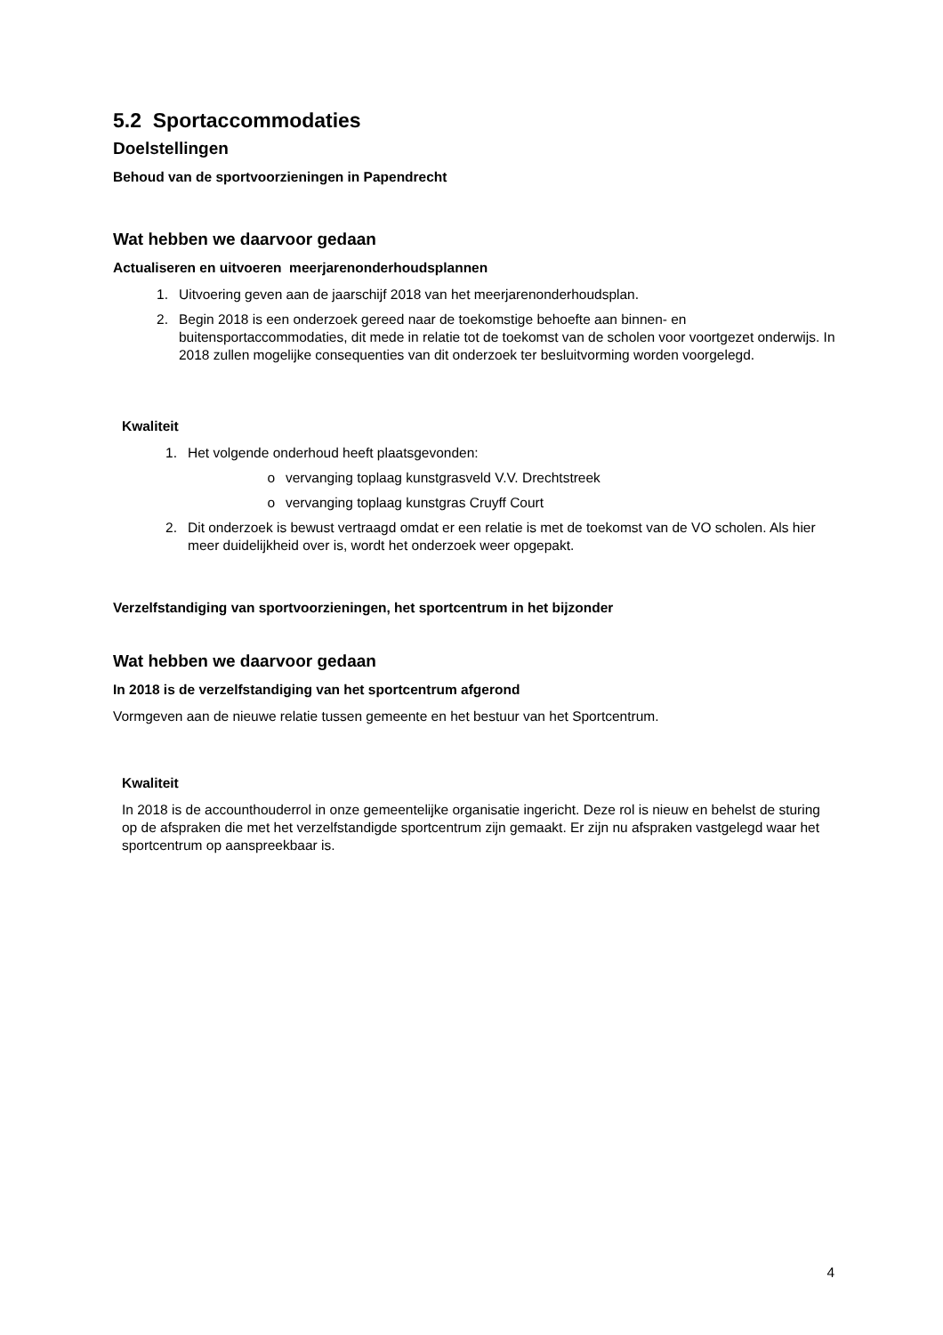5.2 Sportaccommodaties
Doelstellingen
Behoud van de sportvoorzieningen in Papendrecht
Wat hebben we daarvoor gedaan
Actualiseren en uitvoeren meerjarenonderhoudsplannen
1. Uitvoering geven aan de jaarschijf 2018 van het meerjarenonderhoudsplan.
2. Begin 2018 is een onderzoek gereed naar de toekomstige behoefte aan binnen- en buitensportaccommodaties, dit mede in relatie tot de toekomst van de scholen voor voortgezet onderwijs. In 2018 zullen mogelijke consequenties van dit onderzoek ter besluitvorming worden voorgelegd.
Kwaliteit
1. Het volgende onderhoud heeft plaatsgevonden:
o vervanging toplaag kunstgrasveld V.V. Drechtstreek
o vervanging toplaag kunstgras Cruyff Court
2. Dit onderzoek is bewust vertraagd omdat er een relatie is met de toekomst van de VO scholen. Als hier meer duidelijkheid over is, wordt het onderzoek weer opgepakt.
Verzelfstandiging van sportvoorzieningen, het sportcentrum in het bijzonder
Wat hebben we daarvoor gedaan
In 2018 is de verzelfstandiging van het sportcentrum afgerond
Vormgeven aan de nieuwe relatie tussen gemeente en het bestuur van het Sportcentrum.
Kwaliteit
In 2018 is de accounthouderrol in onze gemeentelijke organisatie ingericht. Deze rol is nieuw en behelst de sturing op de afspraken die met het verzelfstandigde sportcentrum zijn gemaakt. Er zijn nu afspraken vastgelegd waar het sportcentrum op aanspreekbaar is.
4